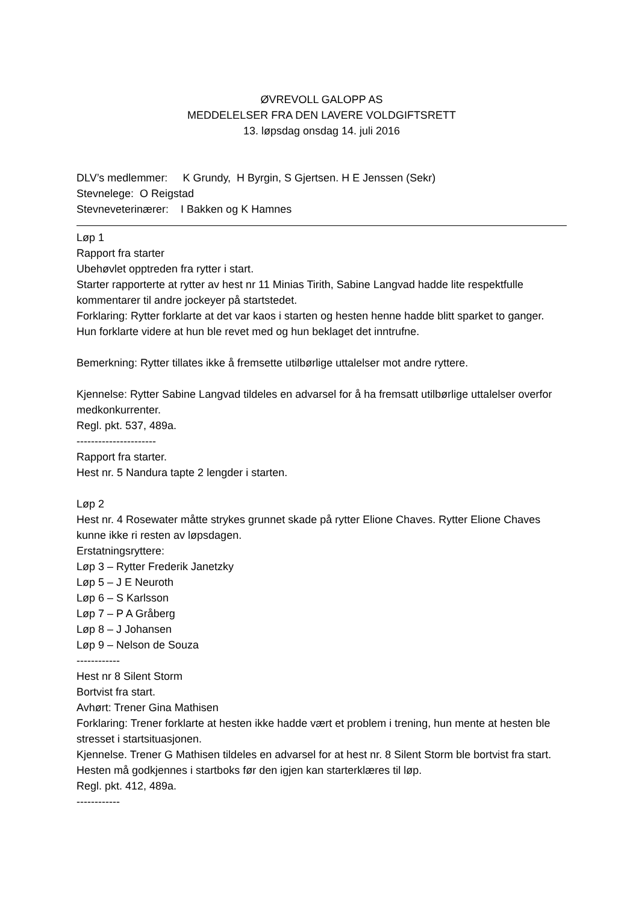ØVREVOLL GALOPP AS
MEDDELELSER FRA DEN LAVERE VOLDGIFTSRETT
13. løpsdag onsdag 14. juli 2016
DLV’s medlemmer: K Grundy, H Byrgin, S Gjertsen. H E Jenssen (Sekr)
Stevnelege: O Reigstad
Stevneveterinærer: I Bakken og K Hamnes
Løp 1
Rapport fra starter
Ubehøvlet opptreden fra rytter i start.
Starter rapporterte at rytter av hest nr 11 Minias Tirith, Sabine Langvad hadde lite respektfulle kommentarer til andre jockeyer på startstedet.
Forklaring: Rytter forklarte at det var kaos i starten og hesten henne hadde blitt sparket to ganger. Hun forklarte videre at hun ble revet med og hun beklaget det inntrufne.
Bemerkning: Rytter tillates ikke å fremsette utilbørlige uttalelser mot andre ryttere.
Kjennelse: Rytter Sabine Langvad tildeles en advarsel for å ha fremsatt utilbørlige uttalelser overfor medkonkurrenter.
Regl. pkt. 537, 489a.
----------------------
Rapport fra starter.
Hest nr. 5 Nandura tapte 2 lengder i starten.
Løp 2
Hest nr. 4 Rosewater måtte strykes grunnet skade på rytter Elione Chaves. Rytter Elione Chaves kunne ikke ri resten av løpsdagen.
Erstatningsryttere:
Løp 3 – Rytter Frederik Janetzky
Løp 5 – J E Neuroth
Løp 6 – S Karlsson
Løp 7 – P A Gråberg
Løp 8 – J Johansen
Løp 9 – Nelson de Souza
------------
Hest nr 8 Silent Storm
Bortvist fra start.
Avhørt: Trener Gina Mathisen
Forklaring: Trener forklarte at hesten ikke hadde vært et problem i trening, hun mente at hesten ble stresset i startsituasjonen.
Kjennelse. Trener G Mathisen tildeles en advarsel for at hest nr. 8 Silent Storm ble bortvist fra start. Hesten må godkjennes i startboks før den igjen kan starterklæres til løp.
Regl. pkt. 412, 489a.
------------